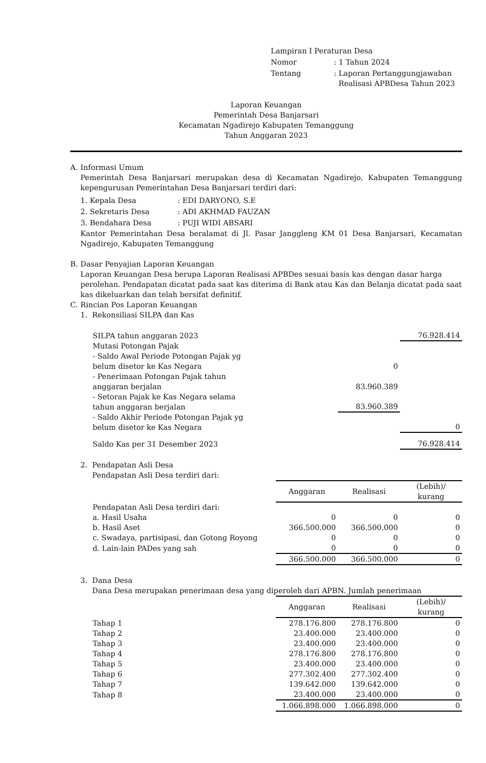| Lampiran I Peraturan Desa | |
| Nomor | : 1 Tahun 2024 |
| Tentang | : Laporan Pertanggungjawaban Realisasi APBDesa Tahun 2023 |
Laporan Keuangan
Pemerintah Desa Banjarsari
Kecamatan Ngadirejo Kabupaten Temanggung
Tahun Anggaran 2023
A. Informasi Umum
Pemerintah Desa Banjarsari merupakan desa di Kecamatan Ngadirejo, Kabupaten Temanggung kepengurusan Pemerintahan Desa Banjarsari terdiri dari:
| 1. Kepala Desa | : EDI DARYONO, S.E |
| 2. Sekretaris Desa | : ADI AKHMAD FAUZAN |
| 3. Bendahara Desa | : PUJI WIDI ABSARI |
Kantor Pemerintahan Desa beralamat di Jl. Pasar Janggleng KM 01 Desa Banjarsari, Kecamatan Ngadirejo, Kabupaten Temanggung
B. Dasar Penyajian Laporan Keuangan
Laporan Keuangan Desa berupa Laporan Realisasi APBDes sesuai basis kas dengan dasar harga perolehan. Pendapatan dicatat pada saat kas diterima di Bank atau Kas dan Belanja dicatat pada saat kas dikeluarkan dan telah bersifat definitif.
C. Rincian Pos Laporan Keuangan
1. Rekonsiliasi SILPA dan Kas
| SILPA tahun anggaran 2023 | | | 76.928.414 |
| Mutasi Potongan Pajak - Saldo Awal Periode Potongan Pajak yg belum disetor ke Kas Negara | | 0 | |
| - Penerimaan Potongan Pajak tahun anggaran berjalan | | 83.960.389 | |
| - Setoran Pajak ke Kas Negara selama tahun anggaran berjalan | | 83.960.389 | |
| - Saldo Akhir Periode Potongan Pajak yg belum disetor ke Kas Negara | | | 0 |
| Saldo Kas per 31 Desember 2023 | | | 76.928.414 |
2. Pendapatan Asli Desa
Pendapatan Asli Desa terdiri dari:
| | Anggaran | Realisasi | (Lebih)/ kurang |
| Pendapatan Asli Desa terdiri dari: | | | |
| a. Hasil Usaha | 0 | 0 | 0 |
| b. Hasil Aset | 366.500.000 | 366.500.000 | 0 |
| c. Swadaya, partisipasi, dan Gotong Royong | 0 | 0 | 0 |
| d. Lain-lain PADes yang sah | 0 | 0 | 0 |
| | 366.500.000 | 366.500.000 | 0 |
3. Dana Desa
Dana Desa merupakan penerimaan desa yang diperoleh dari APBN. Jumlah penerimaan
| | Anggaran | Realisasi | (Lebih)/ kurang |
| Tahap 1 | 278.176.800 | 278.176.800 | 0 |
| Tahap 2 | 23.400.000 | 23.400.000 | 0 |
| Tahap 3 | 23.400.000 | 23.400.000 | 0 |
| Tahap 4 | 278.176.800 | 278.176.800 | 0 |
| Tahap 5 | 23.400.000 | 23.400.000 | 0 |
| Tahap 6 | 277.302.400 | 277.302.400 | 0 |
| Tahap 7 | 139.642.000 | 139.642.000 | 0 |
| Tahap 8 | 23.400.000 | 23.400.000 | 0 |
| | 1.066.898.000 | 1.066.898.000 | 0 |